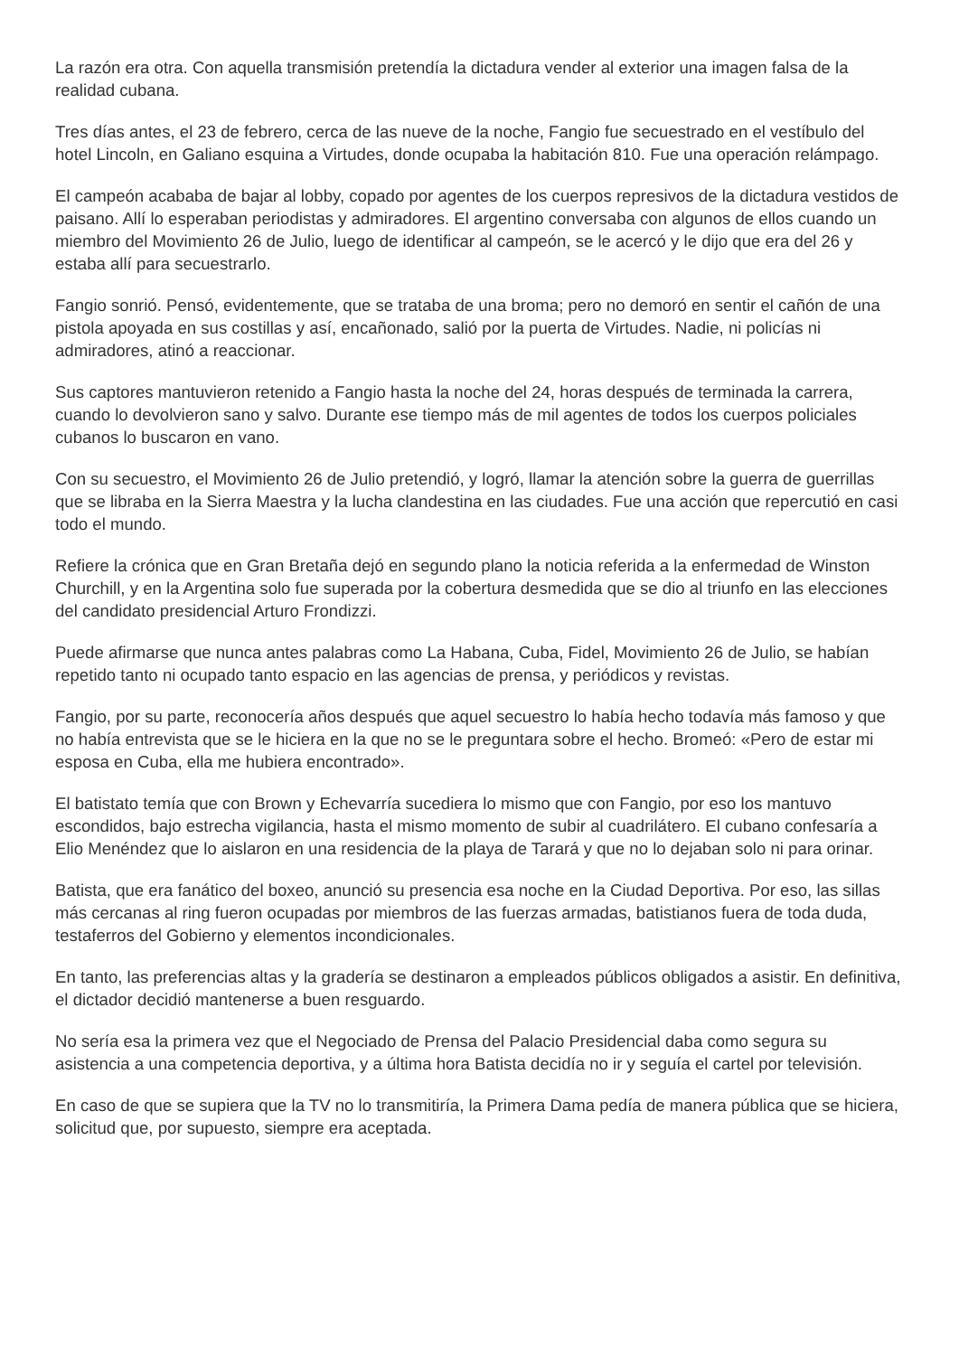La razón era otra. Con aquella transmisión pretendía la dictadura vender al exterior una imagen falsa de la realidad cubana.
Tres días antes, el 23 de febrero, cerca de las nueve de la noche, Fangio fue secuestrado en el vestíbulo del hotel Lincoln, en Galiano esquina a Virtudes, donde ocupaba la habitación 810. Fue una operación relámpago.
El campeón acababa de bajar al lobby, copado por agentes de los cuerpos represivos de la dictadura vestidos de paisano. Allí lo esperaban periodistas y admiradores. El argentino conversaba con algunos de ellos cuando un miembro del Movimiento 26 de Julio, luego de identificar al campeón, se le acercó y le dijo que era del 26 y estaba allí para secuestrarlo.
Fangio sonrió. Pensó, evidentemente, que se trataba de una broma; pero no demoró en sentir el cañón de una pistola apoyada en sus costillas y así, encañonado, salió por la puerta de Virtudes. Nadie, ni policías ni admiradores, atinó a reaccionar.
Sus captores mantuvieron retenido a Fangio hasta la noche del 24, horas después de terminada la carrera, cuando lo devolvieron sano y salvo. Durante ese tiempo más de mil agentes de todos los cuerpos policiales cubanos lo buscaron en vano.
Con su secuestro, el Movimiento 26 de Julio pretendió, y logró, llamar la atención sobre la guerra de guerrillas que se libraba en la Sierra Maestra y la lucha clandestina en las ciudades. Fue una acción que repercutió en casi todo el mundo.
Refiere la crónica que en Gran Bretaña dejó en segundo plano la noticia referida a la enfermedad de Winston Churchill, y en la Argentina solo fue superada por la cobertura desmedida que se dio al triunfo en las elecciones del candidato presidencial Arturo Frondizzi.
Puede afirmarse que nunca antes palabras como La Habana, Cuba, Fidel, Movimiento 26 de Julio, se habían repetido tanto ni ocupado tanto espacio en las agencias de prensa, y periódicos y revistas.
Fangio, por su parte, reconocería años después que aquel secuestro lo había hecho todavía más famoso y que no había entrevista que se le hiciera en la que no se le preguntara sobre el hecho. Bromeó: «Pero de estar mi esposa en Cuba, ella me hubiera encontrado».
El batistato temía que con Brown y Echevarría sucediera lo mismo que con Fangio, por eso los mantuvo escondidos, bajo estrecha vigilancia, hasta el mismo momento de subir al cuadrilátero. El cubano confesaría a Elio Menéndez que lo aislaron en una residencia de la playa de Tarará y que no lo dejaban solo ni para orinar.
Batista, que era fanático del boxeo, anunció su presencia esa noche en la Ciudad Deportiva. Por eso, las sillas más cercanas al ring fueron ocupadas por miembros de las fuerzas armadas, batistianos fuera de toda duda, testaferros del Gobierno y elementos incondicionales.
En tanto, las preferencias altas y la gradería se destinaron a empleados públicos obligados a asistir. En definitiva, el dictador decidió mantenerse a buen resguardo.
No sería esa la primera vez que el Negociado de Prensa del Palacio Presidencial daba como segura su asistencia a una competencia deportiva, y a última hora Batista decidía no ir y seguía el cartel por televisión.
En caso de que se supiera que la TV no lo transmitiría, la Primera Dama pedía de manera pública que se hiciera, solicitud que, por supuesto, siempre era aceptada.